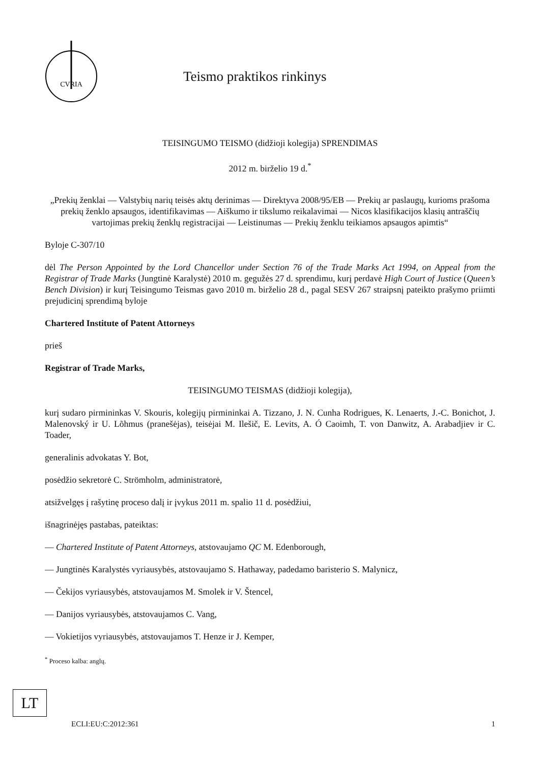CVRIA
Teismo praktikos rinkinys
TEISINGUMO TEISMO (didžioji kolegija) SPRENDIMAS
2012 m. birželio 19 d.<sup>*</sup>
„Prekių ženklai — Valstybių narių teisės aktų derinimas — Direktyva 2008/95/EB — Prekių ar paslaugų, kurioms prašoma prekių ženklo apsaugos, identifikavimas — Aiškumo ir tikslumo reikalavimai — Nicos klasifikacijos klasių antraščių vartojimas prekių ženklų registracijai — Leistinumas — Prekių ženklu teikiamos apsaugos apimtis“
Byloje C-307/10
dėl The Person Appointed by the Lord Chancellor under Section 76 of the Trade Marks Act 1994, on Appeal from the Registrar of Trade Marks (Jungtinė Karalystė) 2010 m. gegužės 27 d. sprendimu, kurį perdavė High Court of Justice (Queen’s Bench Division) ir kurį Teisingumo Teismas gavo 2010 m. birželio 28 d., pagal SESV 267 straipsnį pateikto prašymo priimti prejudicinį sprendimą byloje
Chartered Institute of Patent Attorneys
prieš
Registrar of Trade Marks,
TEISINGUMO TEISMAS (didžioji kolegija),
kurį sudaro pirmininkas V. Skouris, kolegijų pirmininkai A. Tizzano, J. N. Cunha Rodrigues, K. Lenaerts, J.-C. Bonichot, J. Malenovský ir U. Lõhmus (pranešėjas), teisėjai M. Ilešič, E. Levits, A. Ó Caoimh, T. von Danwitz, A. Arabadjiev ir C. Toader,
generalinis advokatas Y. Bot,
posėdžio sekretorė C. Strömholm, administratorė,
atsižvelgęs į rašytinę proceso dalį ir įvykus 2011 m. spalio 11 d. posėdžiui,
išnagrinėjęs pastabas, pateiktas:
— Chartered Institute of Patent Attorneys, atstovaujamo QC M. Edenborough,
— Jungtinės Karalystės vyriausybės, atstovaujamo S. Hathaway, padedamo baristerio S. Malynicz,
— Čekijos vyriausybės, atstovaujamos M. Smolek ir V. Štencel,
— Danijos vyriausybės, atstovaujamos C. Vang,
— Vokietijos vyriausybės, atstovaujamos T. Henze ir J. Kemper,
<sup>*</sup> Proceso kalba: anglų.
LT
ECLI:EU:C:2012:361 1